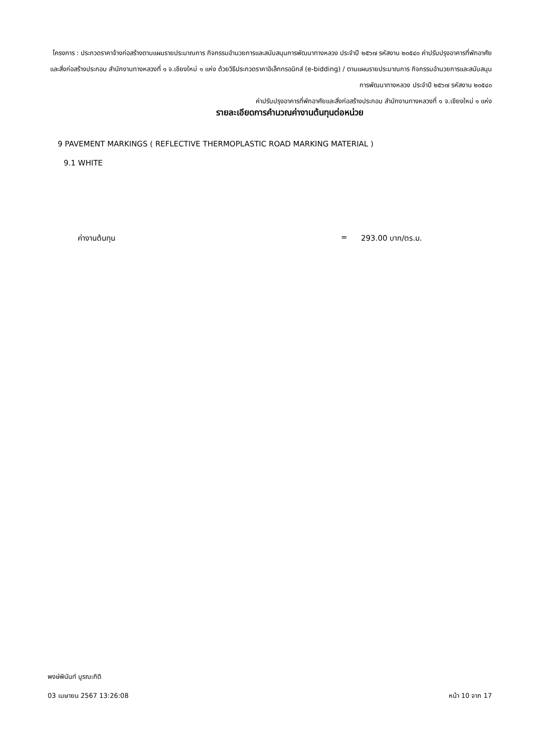โครงการ : ประกวดราคาจ้างก่อสร้างตามแผนรายประมาณการ กิจกรรมอำนวยการและสนับสนุนการพัฒนาทางหลวง ประจำปี ๒๕๖๗ รหัสงาน ๒๐๕๔๐ ค่าปรับปรุงอาคารที่พักอาศัยและสิ่งก่อสร้างประกอบ สำนักงานทางหลวงที่ ๑ จ.เชียงใหม่ ๑ แห่ง ด้วยวิธีประกวดราคาอิเล็กทรอนิกส์ (e-bidding) / ตามแผนรายประมาณการ กิจกรรมอำนวยการและสนับสนุนการพัฒนาทางหลวง ประจำปี ๒๕๖๗ รหัสงาน ๒๐๕๔๐
ค่าปรับปรุงอาคารที่พักอาศัยและสิ่งก่อสร้างประกอบ สำนักงานทางหลวงที่ ๑ จ.เชียงใหม่ ๑ แห่ง
รายละเอียดการคำนวณค่างานต้นทุนต่อหน่วย
9 PAVEMENT MARKINGS ( REFLECTIVE THERMOPLASTIC ROAD MARKING MATERIAL )
9.1 WHITE
ค่างานต้นทุน = 293.00 บาท/ตร.ม.
พงษ์พินันท์ บูรณะกิติ
03 เมษายน 2567 13:26:08 หน้า 10 จาก 17